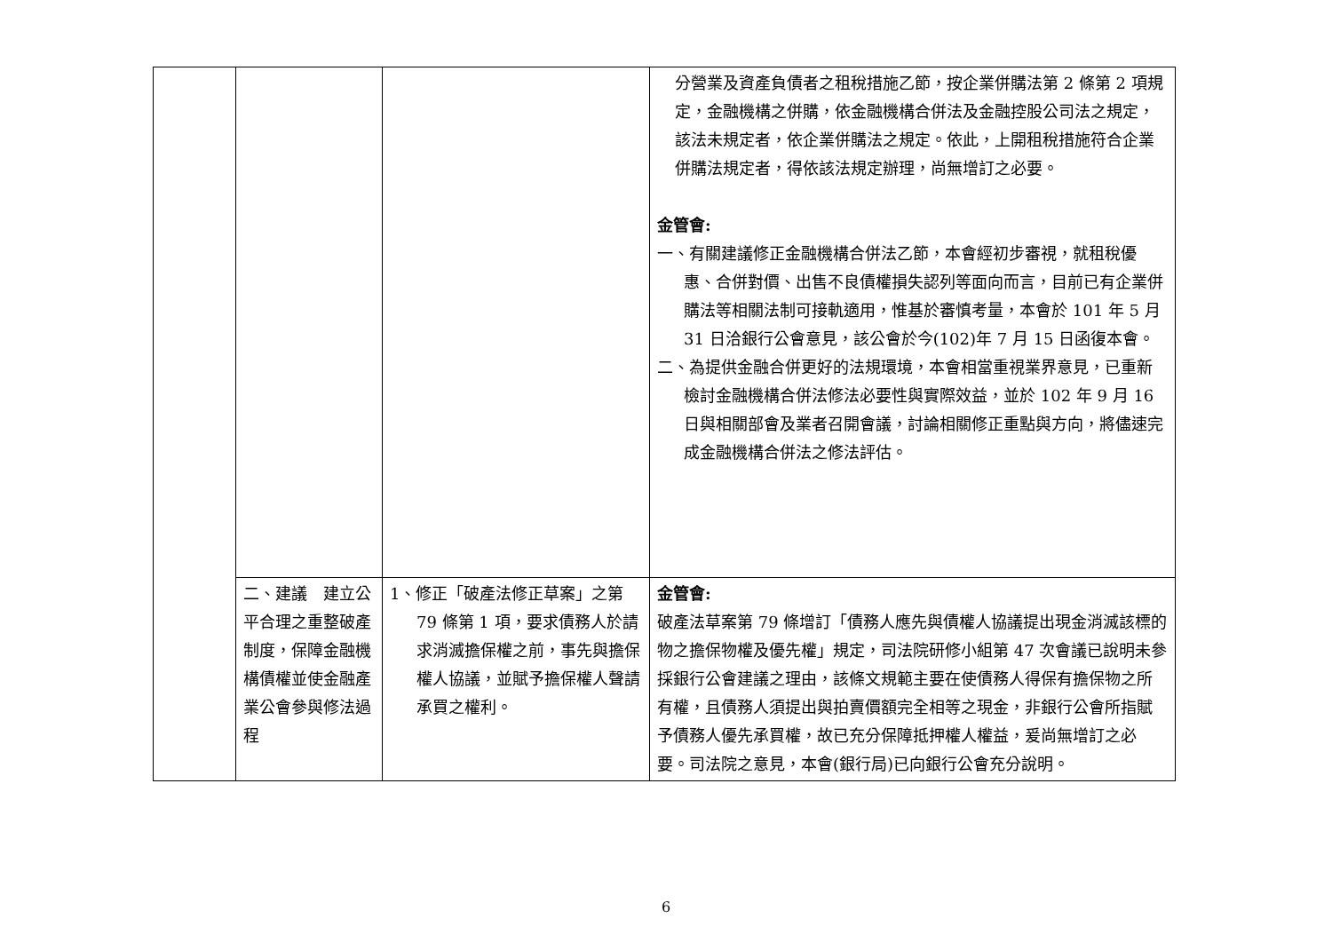| | | | 分營業及資產負債者之租稅措施乙節，按企業併購法第 2 條第 2 項規定，金融機構之併購，依金融機構合併法及金融控股公司法之規定，該法未規定者，依企業併購法之規定。依此，上開租稅措施符合企業併購法規定者，得依該法規定辦理，尚無增訂之必要。 金管會: 一、有關建議修正金融機構合併法乙節，本會經初步審視，就租稅優惠、合併對價、出售不良債權損失認列等面向而言，目前已有企業併購法等相關法制可接軌適用，惟基於審慎考量，本會於 101 年 5 月 31 日洽銀行公會意見，該公會於今(102)年 7 月 15 日函復本會。 二、為提供金融合併更好的法規環境，本會相當重視業界意見，已重新檢討金融機構合併法修法必要性與實際效益，並於 102 年 9 月 16 日與相關部會及業者召開會議，討論相關修正重點與方向，將儘速完成金融機構合併法之修法評估。 |
| | 二、建議 建立公平合理之重整破產制度，保障金融機構債權並使金融產業公會參與修法過程 | 1、修正「破產法修正草案」之第 79 條第 1 項，要求債務人於請求消滅擔保權之前，事先與擔保權人協議，並賦予擔保權人聲請承買之權利。 | 金管會: 破產法草案第 79 條增訂「債務人應先與債權人協議提出現金消滅該標的物之擔保物權及優先權」規定，司法院研修小組第 47 次會議已說明未參採銀行公會建議之理由，該條文規範主要在使債務人得保有擔保物之所有權，且債務人須提出與拍賣價額完全相等之現金，非銀行公會所指賦予債務人優先承買權，故已充分保障抵押權人權益，爰尚無增訂之必要。司法院之意見，本會(銀行局)已向銀行公會充分說明。 |
6